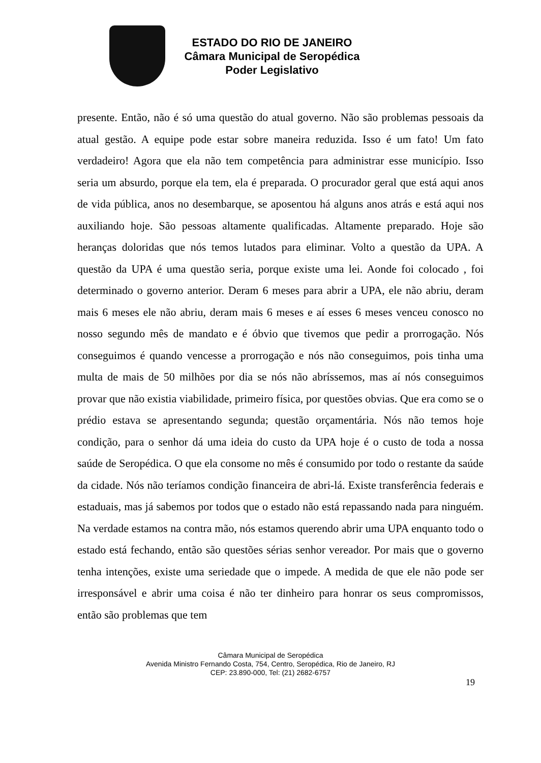ESTADO DO RIO DE JANEIRO
Câmara Municipal de Seropédica
Poder Legislativo
presente. Então, não é só uma questão do atual governo. Não são problemas pessoais da atual gestão. A equipe pode estar sobre maneira reduzida. Isso é um fato! Um fato verdadeiro! Agora que ela não tem competência para administrar esse município. Isso seria um absurdo, porque ela tem, ela é preparada. O procurador geral que está aqui anos de vida pública, anos no desembarque, se aposentou há alguns anos atrás e está aqui nos auxiliando hoje. São pessoas altamente qualificadas. Altamente preparado. Hoje são heranças doloridas que nós temos lutados para eliminar. Volto a questão da UPA. A questão da UPA é uma questão seria, porque existe uma lei. Aonde foi colocado , foi determinado o governo anterior. Deram 6 meses para abrir a UPA, ele não abriu, deram mais 6 meses ele não abriu, deram mais 6 meses e aí esses 6 meses venceu conosco no nosso segundo mês de mandato e é óbvio que tivemos que pedir a prorrogação. Nós conseguimos é quando vencesse a prorrogação e nós não conseguimos, pois tinha uma multa de mais de 50 milhões por dia se nós não abríssemos, mas aí nós conseguimos provar que não existia viabilidade, primeiro física, por questões obvias. Que era como se o prédio estava se apresentando segunda; questão orçamentária. Nós não temos hoje condição, para o senhor dá uma ideia do custo da UPA hoje é o custo de toda a nossa saúde de Seropédica. O que ela consome no mês é consumido por todo o restante da saúde da cidade. Nós não teríamos condição financeira de abri-lá. Existe transferência federais e estaduais, mas já sabemos por todos que o estado não está repassando nada para ninguém. Na verdade estamos na contra mão, nós estamos querendo abrir uma UPA enquanto todo o estado está fechando, então são questões sérias senhor vereador. Por mais que o governo tenha intenções, existe uma seriedade que o impede. A medida de que ele não pode ser irresponsável e abrir uma coisa é não ter dinheiro para honrar os seus compromissos, então são problemas que tem
Câmara Municipal de Seropédica
Avenida Ministro Fernando Costa, 754, Centro, Seropédica, Rio de Janeiro, RJ
CEP: 23.890-000, Tel: (21) 2682-6757
19